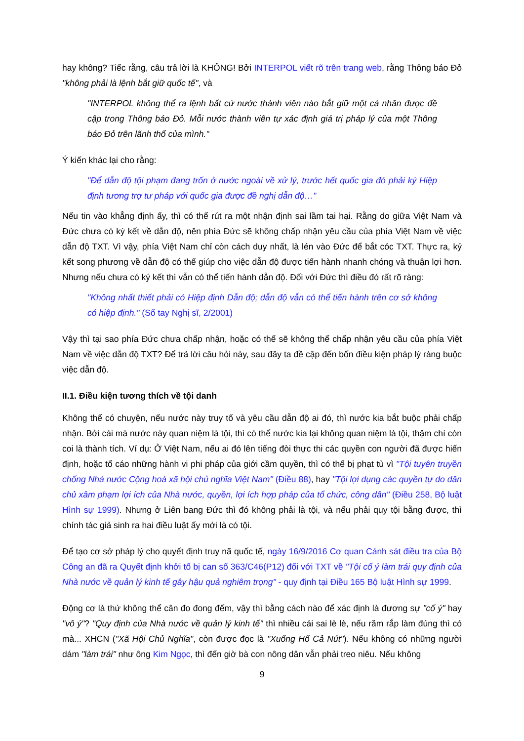hay không? Tiếc rằng, câu trả lời là KHÔNG! Bởi INTERPOL viết rõ trên trang web, rằng Thông báo Đỏ "không phải là lệnh bắt giữ quốc tế", và
"INTERPOL không thể ra lệnh bất cứ nước thành viên nào bắt giữ một cá nhân được đề cập trong Thông báo Đỏ. Mỗi nước thành viên tự xác định giá trị pháp lý của một Thông báo Đỏ trên lãnh thổ của mình."
Ý kiến khác lại cho rằng:
"Để dẫn độ tội phạm đang trốn ở nước ngoài về xử lý, trước hết quốc gia đó phải ký Hiệp định tương trợ tư pháp với quốc gia được đề nghị dẫn độ…"
Nếu tin vào khẳng định ấy, thì có thể rút ra một nhận định sai lầm tai hại. Rằng do giữa Việt Nam và Đức chưa có ký kết về dẫn độ, nên phía Đức sẽ không chấp nhận yêu cầu của phía Việt Nam về việc dẫn độ TXT. Vì vậy, phía Việt Nam chỉ còn cách duy nhất, là lén vào Đức để bắt cóc TXT. Thực ra, ký kết song phương về dẫn độ có thể giúp cho việc dẫn độ được tiến hành nhanh chóng và thuận lợi hơn. Nhưng nếu chưa có ký kết thì vẫn có thể tiến hành dẫn độ. Đối với Đức thì điều đó rất rõ ràng:
"Không nhất thiết phải có Hiệp định Dẫn độ; dẫn độ vẫn có thể tiến hành trên cơ sở không có hiệp định." (Sổ tay Nghị sĩ, 2/2001)
Vậy thì tại sao phía Đức chưa chấp nhận, hoặc có thể sẽ không thể chấp nhận yêu cầu của phía Việt Nam về việc dẫn độ TXT? Để trả lời câu hỏi này, sau đây ta đề cập đến bốn điều kiện pháp lý ràng buộc việc dẫn độ.
II.1. Điều kiện tương thích về tội danh
Không thể có chuyện, nếu nước này truy tố và yêu cầu dẫn độ ai đó, thì nước kia bắt buộc phải chấp nhận. Bởi cái mà nước này quan niệm là tội, thì có thể nước kia lại không quan niệm là tội, thậm chí còn coi là thành tích. Ví dụ: Ở Việt Nam, nếu ai đó lên tiếng đòi thực thi các quyền con người đã được hiến định, hoặc tố cáo những hành vi phi pháp của giới cầm quyền, thì có thể bị phạt tù vì "Tội tuyên truyền chống Nhà nước Cộng hoà xã hội chủ nghĩa Việt Nam" (Điều 88), hay "Tội lợi dụng các quyền tự do dân chủ xâm phạm lợi ích của Nhà nước, quyền, lợi ích hợp pháp của tổ chức, công dân" (Điều 258, Bộ luật Hình sự 1999). Nhưng ở Liên bang Đức thì đó không phải là tội, và nếu phải quy tội bằng được, thì chính tác giả sinh ra hai điều luật ấy mới là có tội.
Để tạo cơ sở pháp lý cho quyết định truy nã quốc tế, ngày 16/9/2016 Cơ quan Cảnh sát điều tra của Bộ Công an đã ra Quyết định khởi tố bị can số 363/C46(P12) đối với TXT về "Tội cố ý làm trái quy định của Nhà nước về quản lý kinh tế gây hậu quả nghiêm trọng" - quy định tại Điều 165 Bộ luật Hình sự 1999.
Động cơ là thứ không thể cân đo đong đếm, vậy thì bằng cách nào để xác định là đương sự "cố ý" hay "vô ý"? "Quy định của Nhà nước về quản lý kinh tế" thì nhiều cái sai lè lè, nếu răm rắp làm đúng thì có mà... XHCN ("Xã Hội Chủ Nghĩa", còn được đọc là "Xuống Hố Cả Nút"). Nếu không có những người dám "làm trái" như ông Kim Ngọc, thì đến giờ bà con nông dân vẫn phải treo niêu. Nếu không
9